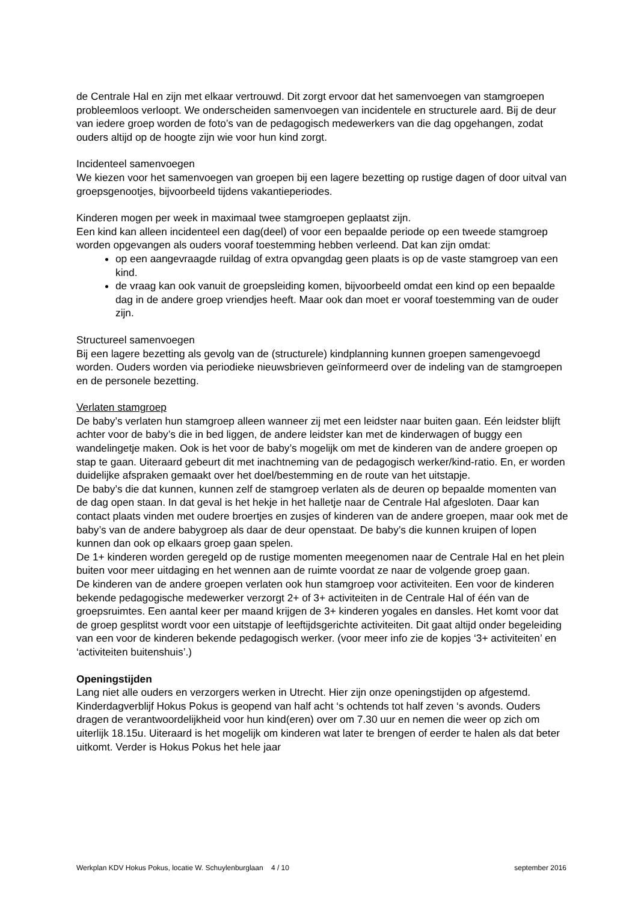de Centrale Hal en zijn met elkaar vertrouwd. Dit zorgt ervoor dat het samenvoegen van stamgroepen probleemloos verloopt. We onderscheiden samenvoegen van incidentele en structurele aard. Bij de deur van iedere groep worden de foto’s van de pedagogisch medewerkers van die dag opgehangen, zodat ouders altijd op de hoogte zijn wie voor hun kind zorgt.
Incidenteel samenvoegen
We kiezen voor het samenvoegen van groepen bij een lagere bezetting op rustige dagen of door uitval van groepsgenootjes, bijvoorbeeld tijdens vakantieperiodes.
Kinderen mogen per week in maximaal twee stamgroepen geplaatst zijn.
Een kind kan alleen incidenteel een dag(deel) of voor een bepaalde periode op een tweede stamgroep worden opgevangen als ouders vooraf toestemming hebben verleend. Dat kan zijn omdat:
op een aangevraagde ruildag of extra opvangdag geen plaats is op de vaste stamgroep van een kind.
de vraag kan ook vanuit de groepsleiding komen, bijvoorbeeld omdat een kind op een bepaalde dag in de andere groep vriendjes heeft. Maar ook dan moet er vooraf toestemming van de ouder zijn.
Structureel samenvoegen
Bij een lagere bezetting als gevolg van de (structurele) kindplanning kunnen groepen samengevoegd worden. Ouders worden via periodieke nieuwsbrieven geïnformeerd over de indeling van de stamgroepen en de personele bezetting.
Verlaten stamgroep
De baby’s verlaten hun stamgroep alleen wanneer zij met een leidster naar buiten gaan. Eén leidster blijft achter voor de baby’s die in bed liggen, de andere leidster kan met de kinderwagen of buggy een wandelingetje maken. Ook is het voor de baby’s mogelijk om met de kinderen van de andere groepen op stap te gaan. Uiteraard gebeurt dit met inachtneming van de pedagogisch werker/kind-ratio. En, er worden duidelijke afspraken gemaakt over het doel/bestemming en de route van het uitstapje.
De baby’s die dat kunnen, kunnen zelf de stamgroep verlaten als de deuren op bepaalde momenten van de dag open staan. In dat geval is het hekje in het halletje naar de Centrale Hal afgesloten. Daar kan contact plaats vinden met oudere broertjes en zusjes of kinderen van de andere groepen, maar ook met de baby’s van de andere babygroep als daar de deur openstaat. De baby’s die kunnen kruipen of lopen kunnen dan ook op elkaars groep gaan spelen.
De 1+ kinderen worden geregeld op de rustige momenten meegenomen naar de Centrale Hal en het plein buiten voor meer uitdaging en het wennen aan de ruimte voordat ze naar de volgende groep gaan.
De kinderen van de andere groepen verlaten ook hun stamgroep voor activiteiten. Een voor de kinderen bekende pedagogische medewerker verzorgt 2+ of 3+ activiteiten in de Centrale Hal of één van de groepsruimtes. Een aantal keer per maand krijgen de 3+ kinderen yogales en dansles. Het komt voor dat de groep gesplitst wordt voor een uitstapje of leeftijdsgerichte activiteiten. Dit gaat altijd onder begeleiding van een voor de kinderen bekende pedagogisch werker. (voor meer info zie de kopjes ‘3+ activiteiten’ en ‘activiteiten buitenshuis’.)
Openingstijden
Lang niet alle ouders en verzorgers werken in Utrecht. Hier zijn onze openingstijden op afgestemd. Kinderdagverblijf Hokus Pokus is geopend van half acht ‘s ochtends tot half zeven ‘s avonds. Ouders dragen de verantwoordelijkheid voor hun kind(eren) over om 7.30 uur en nemen die weer op zich om uiterlijk 18.15u. Uiteraard is het mogelijk om kinderen wat later te brengen of eerder te halen als dat beter uitkomt. Verder is Hokus Pokus het hele jaar
Werkplan KDV Hokus Pokus, locatie W. Schuylenburglaan 4 / 10 september 2016